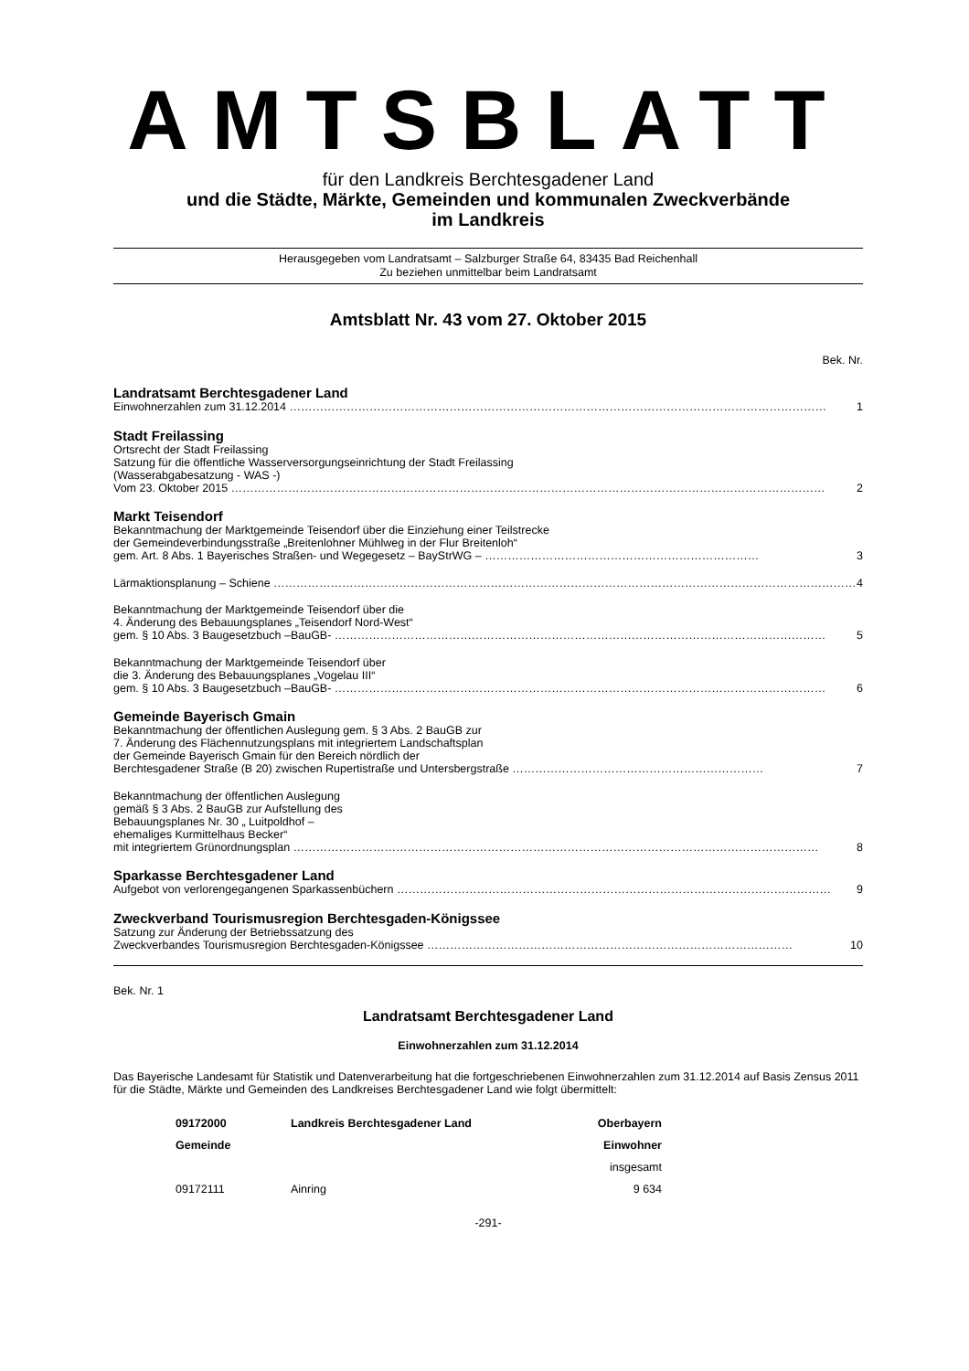AMTSBLATT
für den Landkreis Berchtesgadener Land
und die Städte, Märkte, Gemeinden und kommunalen Zweckverbände
im Landkreis
Herausgegeben vom Landratsamt – Salzburger Straße 64, 83435 Bad Reichenhall
Zu beziehen unmittelbar beim Landratsamt
Amtsblatt Nr. 43 vom 27. Oktober 2015
Bek. Nr.
Landratsamt Berchtesgadener Land
Einwohnerzahlen zum 31.12.2014 …………………………………………………………………………………………………………………………… 1
Stadt Freilassing
Ortsrecht der Stadt Freilassing
Satzung für die öffentliche Wasserversorgungseinrichtung der Stadt Freilassing
(Wasserabgabesatzung - WAS -)
Vom 23. Oktober 2015 ………………………………………………………………………………………………………………………………………… 2
Markt Teisendorf
Bekanntmachung der Marktgemeinde Teisendorf über die Einziehung einer Teilstrecke
der Gemeindeverbindungsstraße „Breitenlohner Mühlweg in der Flur Breitenloh“
gem. Art. 8 Abs. 1 Bayerisches Straßen- und Wegegesetz – BayStrWG – ……………………………………………………………… 3
Lärmaktionsplanung – Schiene ……………………………………………………………………………………………………………………………………… 4
Bekanntmachung der Marktgemeinde Teisendorf über die
4. Änderung des Bebauungsplanes „Teisendorf Nord-West“
gem. § 10 Abs. 3 Baugesetzbuch –BauGB- ………………………………………………………………………………………………………………… 5
Bekanntmachung der Marktgemeinde Teisendorf über
die 3. Änderung des Bebauungsplanes „Vogelau III“
gem. § 10 Abs. 3 Baugesetzbuch –BauGB- ………………………………………………………………………………………………………………… 6
Gemeinde Bayerisch Gmain
Bekanntmachung der öffentlichen Auslegung gem. § 3 Abs. 2 BauGB zur
7. Änderung des Flächennutzungsplans mit integriertem Landschaftsplan
der Gemeinde Bayerisch Gmain für den Bereich nördlich der
Berchtesgadener Straße (B 20) zwischen Rupertistraße und Untersbergstraße ………………………………………………………… 7
Bekanntmachung der öffentlichen Auslegung
gemäß § 3 Abs. 2 BauGB zur Aufstellung des
Bebauungsplanes Nr. 30 „ Luitpoldhof –
ehemaliges Kurmittelhaus Becker“
mit integriertem Grünordnungsplan ………………………………………………………………………………………………………………………… 8
Sparkasse Berchtesgadener Land
Aufgebot von verlorengegangenen Sparkassenbüchern …………………………………………………………………………………………………… 9
Zweckverband Tourismusregion Berchtesgaden-Königssee
Satzung zur Änderung der Betriebssatzung des
Zweckverbandes Tourismusregion Berchtesgaden-Königssee …………………………………………………………………………………… 10
Bek. Nr. 1
Landratsamt Berchtesgadener Land
Einwohnerzahlen zum 31.12.2014
Das Bayerische Landesamt für Statistik und Datenverarbeitung hat die fortgeschriebenen Einwohnerzahlen zum 31.12.2014 auf Basis Zensus 2011 für die Städte, Märkte und Gemeinden des Landkreises Berchtesgadener Land wie folgt übermittelt:
| 09172000 | Landkreis Berchtesgadener Land | Oberbayern |
| --- | --- | --- |
| Gemeinde | | Einwohner |
| | | insgesamt |
| 09172111 | Ainring | 9 634 |
-291-